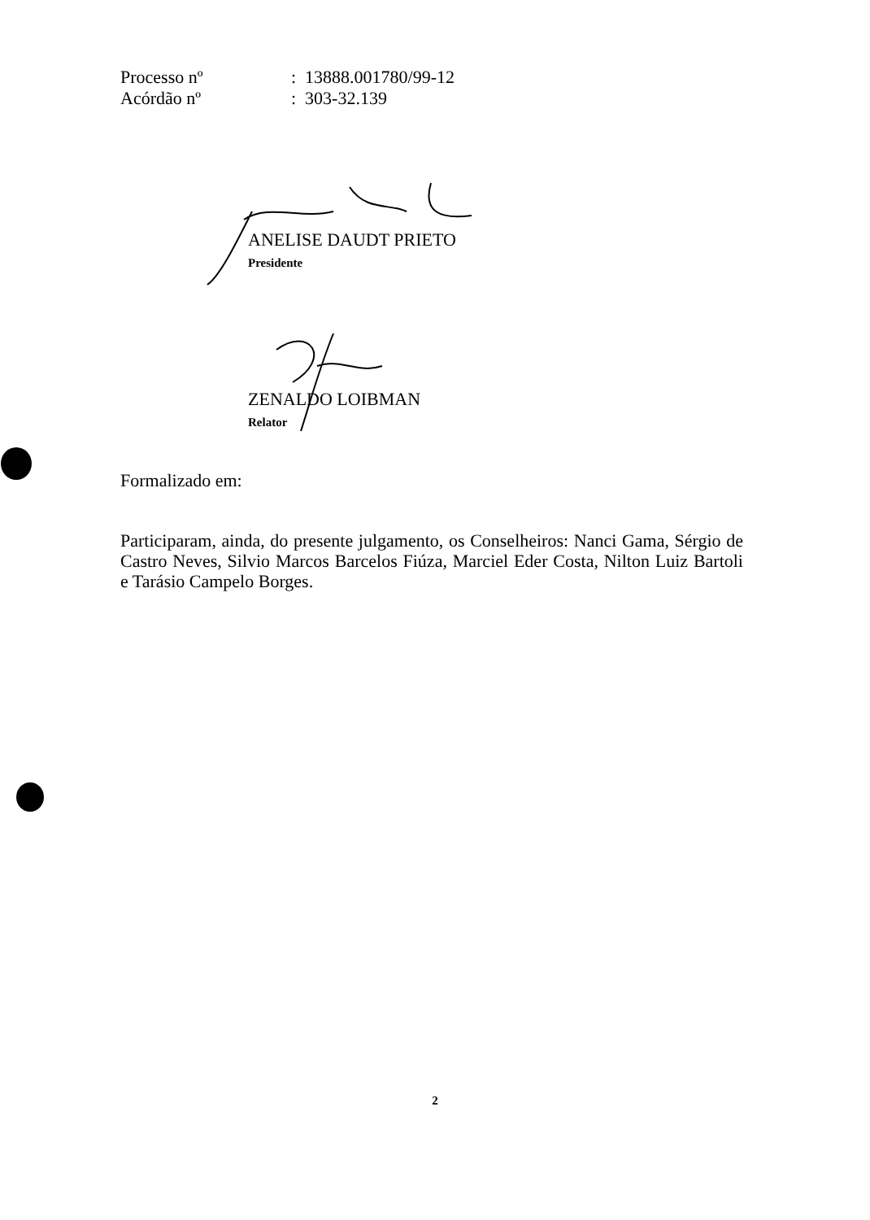| Processo nº | : 13888.001780/99-12 |
| Acórdão nº | : 303-32.139 |
ANELISE DAUDT PRIETO
Presidente
ZENALDO LOIBMAN
Relator
Formalizado em:
Participaram, ainda, do presente julgamento, os Conselheiros: Nanci Gama, Sérgio de Castro Neves, Silvio Marcos Barcelos Fiúza, Marciel Eder Costa, Nilton Luiz Bartoli e Tarásio Campelo Borges.
2